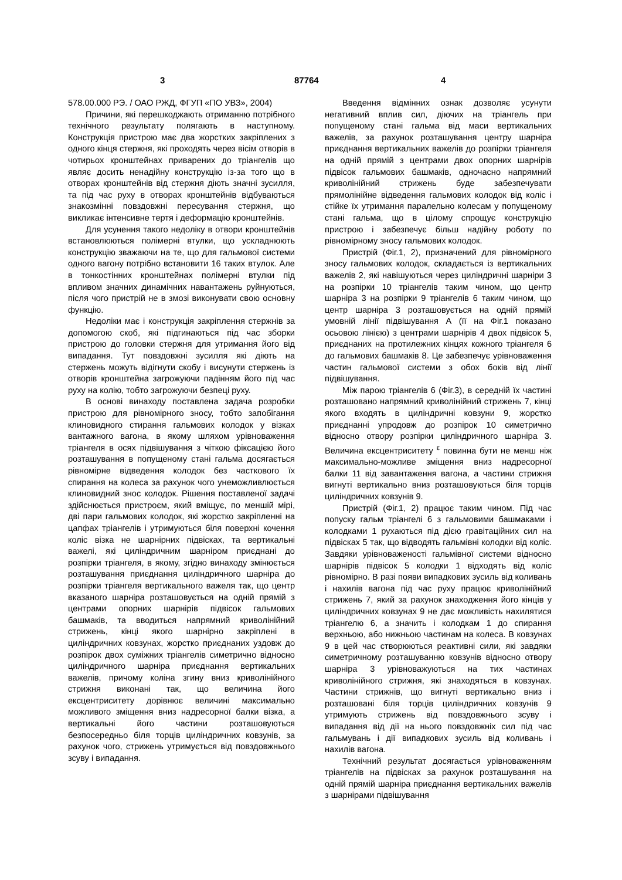3 87764 4
578.00.000 РЭ. / ОАО РЖД, ФГУП «ПО УВЗ», 2004)
Причини, які перешкоджають отриманню потрібного технічного результату полягають в наступному. Конструкція пристрою має два жорстких закріплених з одного кінця стержня, які проходять через вісім отворів в чотирьох кронштейнах приварених до тріангелів що являє досить ненадійну конструкцію із-за того що в отворах кронштейнів від стержня діють значні зусилля, та під час руху в отворах кронштейнів відбуваються знакозмінні повздовжні пересування стержня, що викликає інтенсивне тертя і деформацію кронштейнів.
Для усунення такого недоліку в отвори кронштейнів встановлюються полімерні втулки, що ускладнюють конструкцію зважаючи на те, що для гальмової системи одного вагону потрібно встановити 16 таких втулок. Але в тонкостінних кронштейнах полімерні втулки під впливом значних динамічних навантажень руйнуються, після чого пристрій не в змозі виконувати свою основну функцію.
Недоліки має і конструкція закріплення стержнів за допомогою скоб, які підгинаються під час зборки пристрою до головки стержня для утримання його від випадання. Тут повздовжні зусилля які діють на стержень можуть відігнути скобу і висунути стержень із отворів кронштейна загрожуючи падінням його під час руху на колію, тобто загрожуючи безпеці руху.
В основі винаходу поставлена задача розробки пристрою для рівномірного зносу, тобто запобігання клиновидного стирання гальмових колодок у візках вантажного вагона, в якому шляхом урівноваження тріангеля в осях підвішування з чіткою фіксацією його розташування в попущеному стані гальма досягається рівномірне відведення колодок без часткового їх спирання на колеса за рахунок чого унеможливлюється клиновидний знос колодок. Рішення поставленої задачі здійснюється пристроєм, який вміщує, по меншій мірі, дві пари гальмових колодок, які жорстко закріпленні на цапфах тріангелів і утримуються біля поверхні кочення коліс візка не шарнірних підвісках, та вертикальні важелі, які циліндричним шарніром приєднані до розпірки тріангеля, в якому, згідно винаходу змінюється розташування приєднання циліндричного шарніра до розпірки тріангеля вертикального важеля так, що центр вказаного шарніра розташовується на одній прямій з центрами опорних шарнірів підвісок гальмових башмаків, та вводиться напрямний криволінійний стрижень, кінці якого шарнірно закріплені в циліндричних ковзунах, жорстко приєднаних уздовж до розпірок двох суміжних тріангелів симетрично відносно циліндричного шарніра приєднання вертикальних важелів, причому коліна згину вниз криволінійного стрижня виконані так, що величина його ексцентриситету дорівнює величині максимально можливого зміщення вниз надресорної балки візка, а вертикальні його частини розташовуються безпосередньо біля торців циліндричних ковзунів, за рахунок чого, стрижень утримується від повздовжнього зсуву і випадання.
Введення відмінних ознак дозволяє усунути негативний вплив сил, діючих на тріангель при попущеному стані гальма від маси вертикальних важелів, за рахунок розташування центру шарніра приєднання вертикальних важелів до розпірки тріангеля на одній прямій з центрами двох опорних шарнірів підвісок гальмових башмаків, одночасно напрямний криволінійний стрижень буде забезпечувати прямолінійне відведення гальмових колодок від коліс і стійке їх утримання паралельно колесам у попущеному стані гальма, що в цілому спрощує конструкцію пристрою і забезпечує більш надійну роботу по рівномірному зносу гальмових колодок.
Пристрій (Фіг.1, 2), призначений для рівномірного зносу гальмових колодок, складається із вертикальних важелів 2, які навішуються через циліндричні шарніри 3 на розпірки 10 тріангелів таким чином, що центр шарніра 3 на розпірки 9 тріангелів 6 таким чином, що центр шарніра 3 розташовується на одній прямій умовній лінії підвішування А (її на Фіг.1 показано осьовою лінією) з центрами шарнірів 4 двох підвісок 5, приєднаних на протилежних кінцях кожного тріангеля 6 до гальмових башмаків 8. Це забезпечує урівноваження частин гальмової системи з обох боків від лінії підвішування.
Між парою тріангелів 6 (Фіг.3), в середній їх частині розташовано напрямний криволінійний стрижень 7, кінці якого входять в циліндричні ковзуни 9, жорстко приєднанні упродовж до розпірок 10 симетрично відносно отвору розпірки циліндричного шарніра 3. Величина ексцентриситету <sup>ε</sup> повинна бути не менш ніж максимально-можливе зміщення вниз надресорної балки 11 від завантаження вагона, а частини стрижня вигнуті вертикально вниз розташовуються біля торців циліндричних ковзунів 9.
Пристрій (Фіг.1, 2) працює таким чином. Під час попуску гальм тріангелі 6 з гальмовими башмаками і колодками 1 рухаються під дією гравітаційних сил на підвісках 5 так, що відводять гальмівні колодки від коліс. Завдяки урівноваженості гальмівної системи відносно шарнірів підвісок 5 колодки 1 відходять від коліс рівномірно. В разі появи випадкових зусиль від коливань і нахилів вагона під час руху працює криволінійний стрижень 7, який за рахунок знаходження його кінців у циліндричних ковзунах 9 не дає можливість нахилятися тріангелю 6, а значить і колодкам 1 до спирання верхньою, або нижньою частинам на колеса. В ковзунах 9 в цей час створюються реактивні сили, які завдяки симетричному розташуванню ковзунів відносно отвору шарніра 3 урівноважуються на тих частинах криволінійного стрижня, які знаходяться в ковзунах. Частини стрижнів, що вигнуті вертикально вниз і розташовані біля торців циліндричних ковзунів 9 утримують стрижень від повздовжнього зсуву і випадання від дії на нього повздовжніх сил під час гальмувань і дії випадкових зусиль від коливань і нахилів вагона.
Технічний результат досягається урівноваженням тріангелів на підвісках за рахунок розташування на одній прямій шарніра приєднання вертикальних важелів з шарнірами підвішування